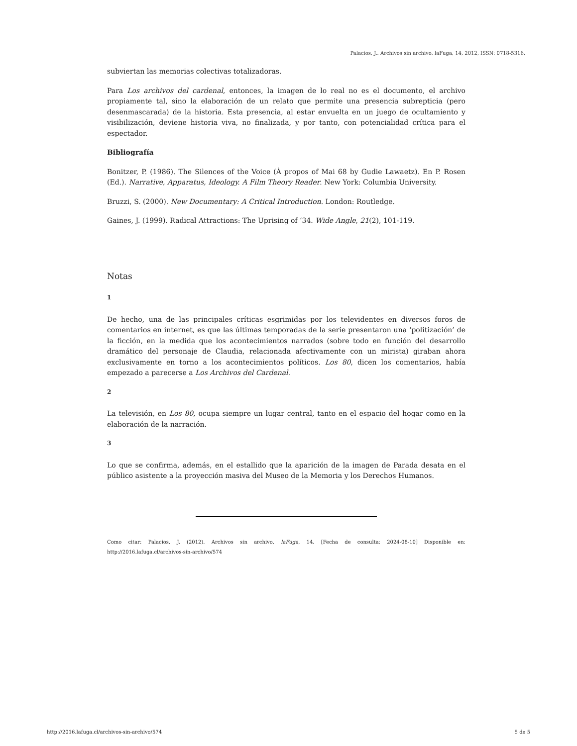Palacios, J.. Archivos sin archivo. laFuga, 14, 2012, ISSN: 0718-5316.
subviertan las memorias colectivas totalizadoras.
Para Los archivos del cardenal, entonces, la imagen de lo real no es el documento, el archivo propiamente tal, sino la elaboración de un relato que permite una presencia subrepticia (pero desenmascarada) de la historia. Esta presencia, al estar envuelta en un juego de ocultamiento y visibilización, deviene historia viva, no finalizada, y por tanto, con potencialidad crítica para el espectador.
Bibliografía
Bonitzer, P. (1986). The Silences of the Voice (À propos of Mai 68 by Gudie Lawaetz). En P. Rosen (Ed.). Narrative, Apparatus, Ideology. A Film Theory Reader. New York: Columbia University.
Bruzzi, S. (2000). New Documentary: A Critical Introduction. London: Routledge.
Gaines, J. (1999). Radical Attractions: The Uprising of ‘34. Wide Angle, 21(2), 101-119.
Notas
1
De hecho, una de las principales críticas esgrimidas por los televidentes en diversos foros de comentarios en internet, es que las últimas temporadas de la serie presentaron una ‘politización’ de la ficción, en la medida que los acontecimientos narrados (sobre todo en función del desarrollo dramático del personaje de Claudia, relacionada afectivamente con un mirista) giraban ahora exclusivamente en torno a los acontecimientos políticos. Los 80, dicen los comentarios, había empezado a parecerse a Los Archivos del Cardenal.
2
La televisión, en Los 80, ocupa siempre un lugar central, tanto en el espacio del hogar como en la elaboración de la narración.
3
Lo que se confirma, además, en el estallido que la aparición de la imagen de Parada desata en el público asistente a la proyección masiva del Museo de la Memoria y los Derechos Humanos.
Como citar: Palacios, J. (2012). Archivos sin archivo, laFuga, 14. [Fecha de consulta: 2024-08-10] Disponible en: http://2016.lafuga.cl/archivos-sin-archivo/574
http://2016.lafuga.cl/archivos-sin-archivo/574 5 de 5